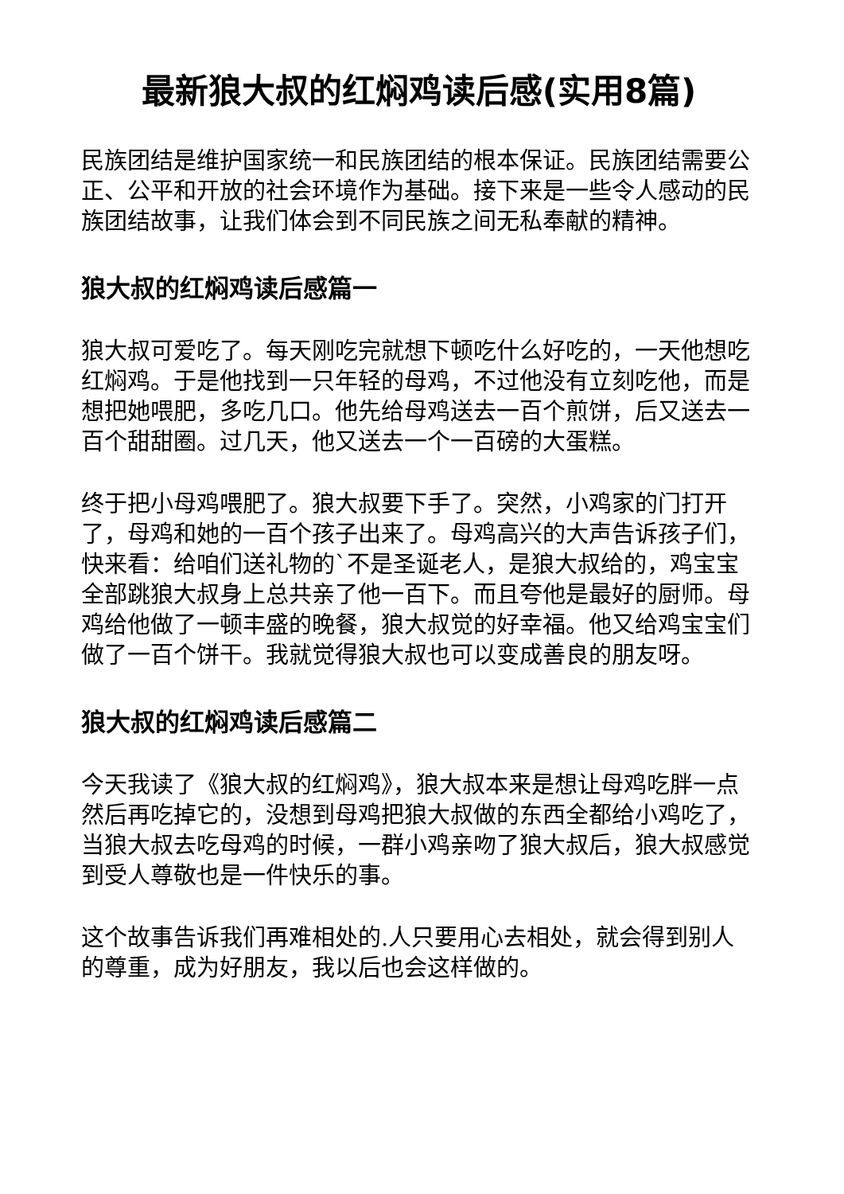最新狼大叔的红焖鸡读后感(实用8篇)
民族团结是维护国家统一和民族团结的根本保证。民族团结需要公正、公平和开放的社会环境作为基础。接下来是一些令人感动的民族团结故事，让我们体会到不同民族之间无私奉献的精神。
狼大叔的红焖鸡读后感篇一
狼大叔可爱吃了。每天刚吃完就想下顿吃什么好吃的，一天他想吃红焖鸡。于是他找到一只年轻的母鸡，不过他没有立刻吃他，而是想把她喂肥，多吃几口。他先给母鸡送去一百个煎饼，后又送去一百个甜甜圈。过几天，他又送去一个一百磅的大蛋糕。
终于把小母鸡喂肥了。狼大叔要下手了。突然，小鸡家的门打开了，母鸡和她的一百个孩子出来了。母鸡高兴的大声告诉孩子们，快来看：给咱们送礼物的`不是圣诞老人，是狼大叔给的，鸡宝宝全部跳狼大叔身上总共亲了他一百下。而且夸他是最好的厨师。母鸡给他做了一顿丰盛的晚餐，狼大叔觉的好幸福。他又给鸡宝宝们做了一百个饼干。我就觉得狼大叔也可以变成善良的朋友呀。
狼大叔的红焖鸡读后感篇二
今天我读了《狼大叔的红焖鸡》，狼大叔本来是想让母鸡吃胖一点然后再吃掉它的，没想到母鸡把狼大叔做的东西全都给小鸡吃了，当狼大叔去吃母鸡的时候，一群小鸡亲吻了狼大叔后，狼大叔感觉到受人尊敬也是一件快乐的事。
这个故事告诉我们再难相处的.人只要用心去相处，就会得到别人的尊重，成为好朋友，我以后也会这样做的。